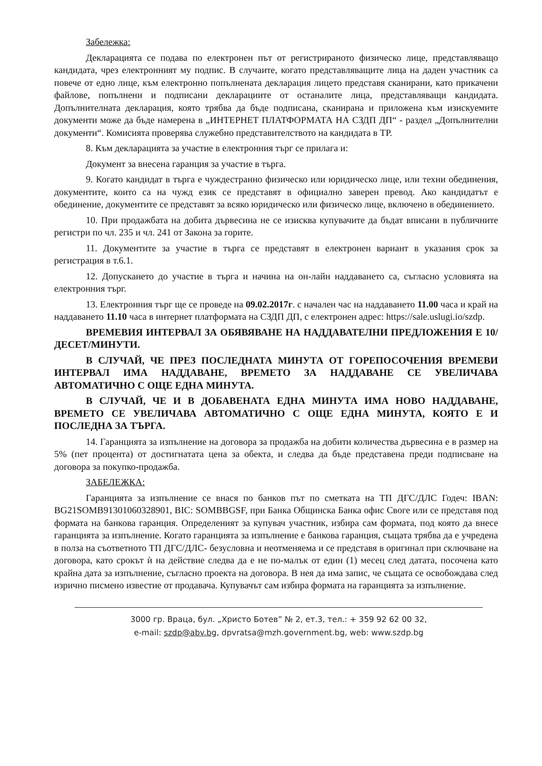Забележка:
Декларацията се подава по електронен път от регистрираното физическо лице, представляващо кандидата, чрез електронният му подпис. В случаите, когато представляващите лица на даден участник са повече от едно лице, към електронно попълнената декларация лицето представя сканирани, като прикачени файлове, попълнени и подписани декларациите от останалите лица, представляващи кандидата. Допълнителната декларация, която трябва да бъде подписана, сканирана и приложена към изискуемите документи може да бъде намерена в „ИНТЕРНЕТ ПЛАТФОРМАТА НА СЗДП ДП“ - раздел „Допълнителни документи“. Комисията проверява служебно представителството на кандидата в ТР.
8. Към декларацията за участие в електронния търг се прилага и:
Документ за внесена гаранция за участие в търга.
9. Когато кандидат в търга е чуждестранно физическо или юридическо лице, или техни обединения, документите, които са на чужд език се представят в официално заверен превод. Ако кандидатът е обединение, документите се представят за всяко юридическо или физическо лице, включено в обединението.
10. При продажбата на добита дървесина не се изисква купувачите да бъдат вписани в публичните регистри по чл. 235 и чл. 241 от Закона за горите.
11. Документите за участие в търга се представят в електронен вариант в указания срок за регистрация в т.6.1.
12. Допускането до участие в търга и начина на он-лайн наддаването са, съгласно условията на електронния търг.
13. Електронния търг ще се проведе на 09.02.2017г. с начален час на наддаването 11.00 часа и край на наддаването 11.10 часа в интернет платформата на СЗДП ДП, с електронен адрес: https://sale.uslugi.io/szdp.
ВРЕМЕВИЯ ИНТЕРВАЛ ЗА ОБЯВЯВАНЕ НА НАДДАВАТЕЛНИ ПРЕДЛОЖЕНИЯ Е 10/ДЕСЕТ/МИНУТИ.
В СЛУЧАЙ, ЧЕ ПРЕЗ ПОСЛЕДНАТА МИНУТА ОТ ГОРЕПОСОЧЕНИЯ ВРЕМЕВИ ИНТЕРВАЛ ИМА НАДДАВАНЕ, ВРЕМЕТО ЗА НАДДАВАНЕ СЕ УВЕЛИЧАВА АВТОМАТИЧНО С ОЩЕ ЕДНА МИНУТА.
В СЛУЧАЙ, ЧЕ И В ДОБАВЕНАТА ЕДНА МИНУТА ИМА НОВО НАДДАВАНЕ, ВРЕМЕТО СЕ УВЕЛИЧАВА АВТОМАТИЧНО С ОЩЕ ЕДНА МИНУТА, КОЯТО Е И ПОСЛЕДНА ЗА ТЪРГА.
14. Гаранцията за изпълнение на договора за продажба на добити количества дървесина е в размер на 5% (пет процента) от достигнатата цена за обекта, и следва да бъде представена преди подписване на договора за покупко-продажба.
ЗАБЕЛЕЖКА:
Гаранцията за изпълнение се внася по банков път по сметката на ТП ДГС/ДЛС Годеч: IBAN: BG21SOMB91301060328901, BIC: SOMBBGSF, при Банка Общинска Банка офис Своге или се представя под формата на банкова гаранция. Определеният за купувач участник, избира сам формата, под която да внесе гаранцията за изпълнение. Когато гаранцията за изпълнение е банкова гаранция, същата трябва да е учредена в полза на съответното ТП ДГС/ДЛС- безусловна и неотменяема и се представя в оригинал при сключване на договора, като срокът ѝ на действие следва да е не по-малък от един (1) месец след датата, посочена като крайна дата за изпълнение, съгласно проекта на договора. В нея да има запис, че същата се освобождава след изрично писмено известие от продавача. Купувачът сам избира формата на гаранцията за изпълнение.
3000 гр. Враца, бул. „Христо Ботев” № 2, ет.3, тел.: + 359 92 62 00 32,
e-mail: szdp@abv.bg, dpvratsa@mzh.government.bg, web: www.szdp.bg